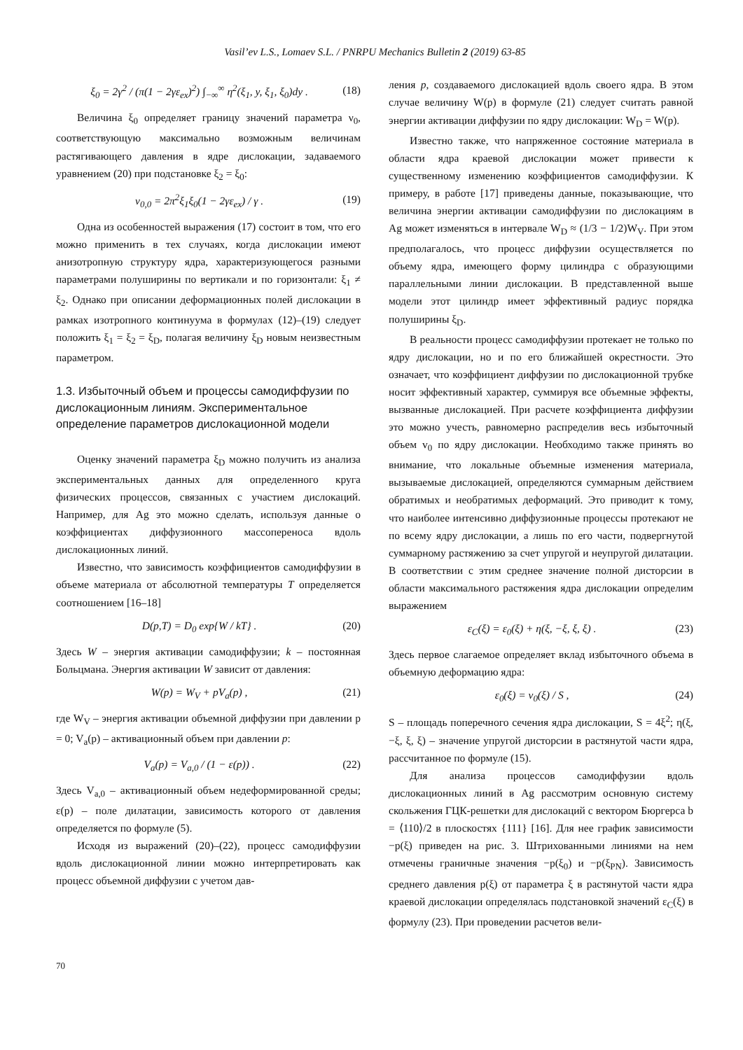Vasil’ev L.S., Lomaev S.L. / PNRPU Mechanics Bulletin 2 (2019) 63-85
ξ<sub>0</sub> = 2γ<sup>2</sup> / (π(1 − 2γε<sub>ex</sub>)<sup>2</sup>) ∫<sub>−∞</sub><sup>∞</sup> η<sup>2</sup>(ξ<sub>1</sub>, y, ξ<sub>1</sub>, ξ<sub>0</sub>)dy . (18)
Величина ξ<sub>0</sub> определяет границу значений параметра ν<sub>0</sub>, соответствующую максимально возможным величинам растягивающего давления в ядре дислокации, задаваемого уравнением (20) при подстановке ξ<sub>2</sub> = ξ<sub>0</sub>:
v<sub>0,0</sub> = 2π<sup>2</sup>ξ<sub>1</sub>ξ<sub>0</sub>(1 − 2γε<sub>ex</sub>) / γ . (19)
Одна из особенностей выражения (17) состоит в том, что его можно применить в тех случаях, когда дислокации имеют анизотропную структуру ядра, характеризующегося разными параметрами полуширины по вертикали и по горизонтали: ξ<sub>1</sub> ≠ ξ<sub>2</sub>. Однако при описании деформационных полей дислокации в рамках изотропного континуума в формулах (12)–(19) следует положить ξ<sub>1</sub> = ξ<sub>2</sub> = ξ<sub>D</sub>, полагая величину ξ<sub>D</sub> новым неизвестным параметром.
1.3. Избыточный объем и процессы самодиффузии по дислокационным линиям. Экспериментальное определение параметров дислокационной модели
Оценку значений параметра ξ<sub>D</sub> можно получить из анализа экспериментальных данных для определенного круга физических процессов, связанных с участием дислокаций. Например, для Ag это можно сделать, используя данные о коэффициентах диффузионного массопереноса вдоль дислокационных линий.
Известно, что зависимость коэффициентов самодиффузии в объеме материала от абсолютной температуры T определяется соотношением [16–18]
D(p,T) = D<sub>0</sub> exp{W / kT} . (20)
Здесь W – энергия активации самодиффузии; k – постоянная Больцмана. Энергия активации W зависит от давления:
W(p) = W<sub>V</sub> + pV<sub>a</sub>(p) , (21)
где W<sub>V</sub> – энергия активации объемной диффузии при давлении p = 0; V<sub>a</sub>(p) – активационный объем при давлении p:
V<sub>a</sub>(p) = V<sub>a,0</sub> / (1 − ε(p)) . (22)
Здесь V<sub>a,0</sub> – активационный объем недеформированной среды; ε(p) – поле дилатации, зависимость которого от давления определяется по формуле (5).
Исходя из выражений (20)–(22), процесс самодиффузии вдоль дислокационной линии можно интерпретировать как процесс объемной диффузии с учетом дав-
ления p, создаваемого дислокацией вдоль своего ядра. В этом случае величину W(p) в формуле (21) следует считать равной энергии активации диффузии по ядру дислокации: W<sub>D</sub> = W(p).
Известно также, что напряженное состояние материала в области ядра краевой дислокации может привести к существенному изменению коэффициентов самодиффузии. К примеру, в работе [17] приведены данные, показывающие, что величина энергии активации самодиффузии по дислокациям в Ag может изменяться в интервале W<sub>D</sub> ≈ (1/3 − 1/2)W<sub>V</sub>. При этом предполагалось, что процесс диффузии осуществляется по объему ядра, имеющего форму цилиндра с образующими параллельными линии дислокации. В представленной выше модели этот цилиндр имеет эффективный радиус порядка полуширины ξ<sub>D</sub>.
В реальности процесс самодиффузии протекает не только по ядру дислокации, но и по его ближайшей окрестности. Это означает, что коэффициент диффузии по дислокационной трубке носит эффективный характер, суммируя все объемные эффекты, вызванные дислокацией. При расчете коэффициента диффузии это можно учесть, равномерно распределив весь избыточный объем v<sub>0</sub> по ядру дислокации. Необходимо также принять во внимание, что локальные объемные изменения материала, вызываемые дислокацией, определяются суммарным действием обратимых и необратимых деформаций. Это приводит к тому, что наиболее интенсивно диффузионные процессы протекают не по всему ядру дислокации, а лишь по его части, подвергнутой суммарному растяжению за счет упругой и неупругой дилатации. В соответствии с этим среднее значение полной дисторсии в области максимального растяжения ядра дислокации определим выражением
ε<sub>C</sub>(ξ) = ε<sub>0</sub>(ξ) + η(ξ, −ξ, ξ, ξ) . (23)
Здесь первое слагаемое определяет вклад избыточного объема в объемную деформацию ядра:
ε<sub>0</sub>(ξ) = v<sub>0</sub>(ξ) / S , (24)
S – площадь поперечного сечения ядра дислокации, S = 4ξ<sup>2</sup>; η(ξ, −ξ, ξ, ξ) – значение упругой дисторсии в растянутой части ядра, рассчитанное по формуле (15).
Для анализа процессов самодиффузии вдоль дислокационных линий в Ag рассмотрим основную систему скольжения ГЦК-решетки для дислокаций с вектором Бюргерса b = ⟨110⟩/2 в плоскостях {111} [16]. Для нее график зависимости −p(ξ) приведен на рис. 3. Штрихованными линиями на нем отмечены граничные значения −p(ξ<sub>0</sub>) и −p(ξ<sub>PN</sub>). Зависимость среднего давления p(ξ) от параметра ξ в растянутой части ядра краевой дислокации определялась подстановкой значений ε<sub>C</sub>(ξ) в формулу (23). При проведении расчетов вели-
70